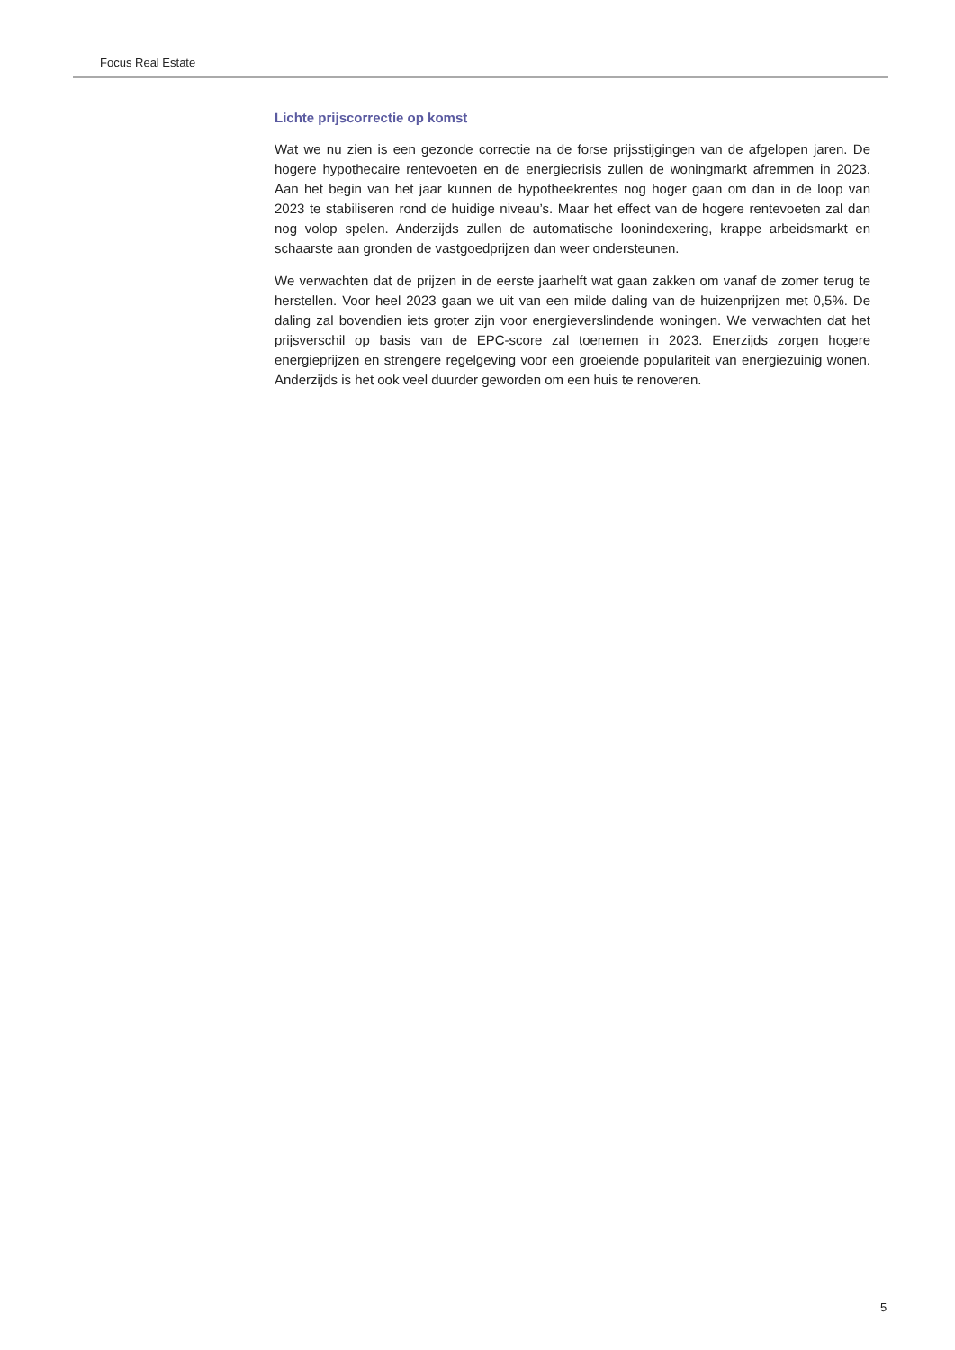Focus Real Estate
Lichte prijscorrectie op komst
Wat we nu zien is een gezonde correctie na de forse prijsstijgingen van de afgelopen jaren. De hogere hypothecaire rentevoeten en de energiecrisis zullen de woningmarkt afremmen in 2023. Aan het begin van het jaar kunnen de hypotheekrentes nog hoger gaan om dan in de loop van 2023 te stabiliseren rond de huidige niveau’s. Maar het effect van de hogere rentevoeten zal dan nog volop spelen. Anderzijds zullen de automatische loonindexering, krappe arbeidsmarkt en schaarste aan gronden de vastgoedprijzen dan weer ondersteunen.
We verwachten dat de prijzen in de eerste jaarhelft wat gaan zakken om vanaf de zomer terug te herstellen. Voor heel 2023 gaan we uit van een milde daling van de huizenprijzen met 0,5%. De daling zal bovendien iets groter zijn voor energieverslindende woningen. We verwachten dat het prijsverschil op basis van de EPC-score zal toenemen in 2023. Enerzijds zorgen hogere energieprijzen en strengere regelgeving voor een groeiende populariteit van energiezuinig wonen. Anderzijds is het ook veel duurder geworden om een huis te renoveren.
5